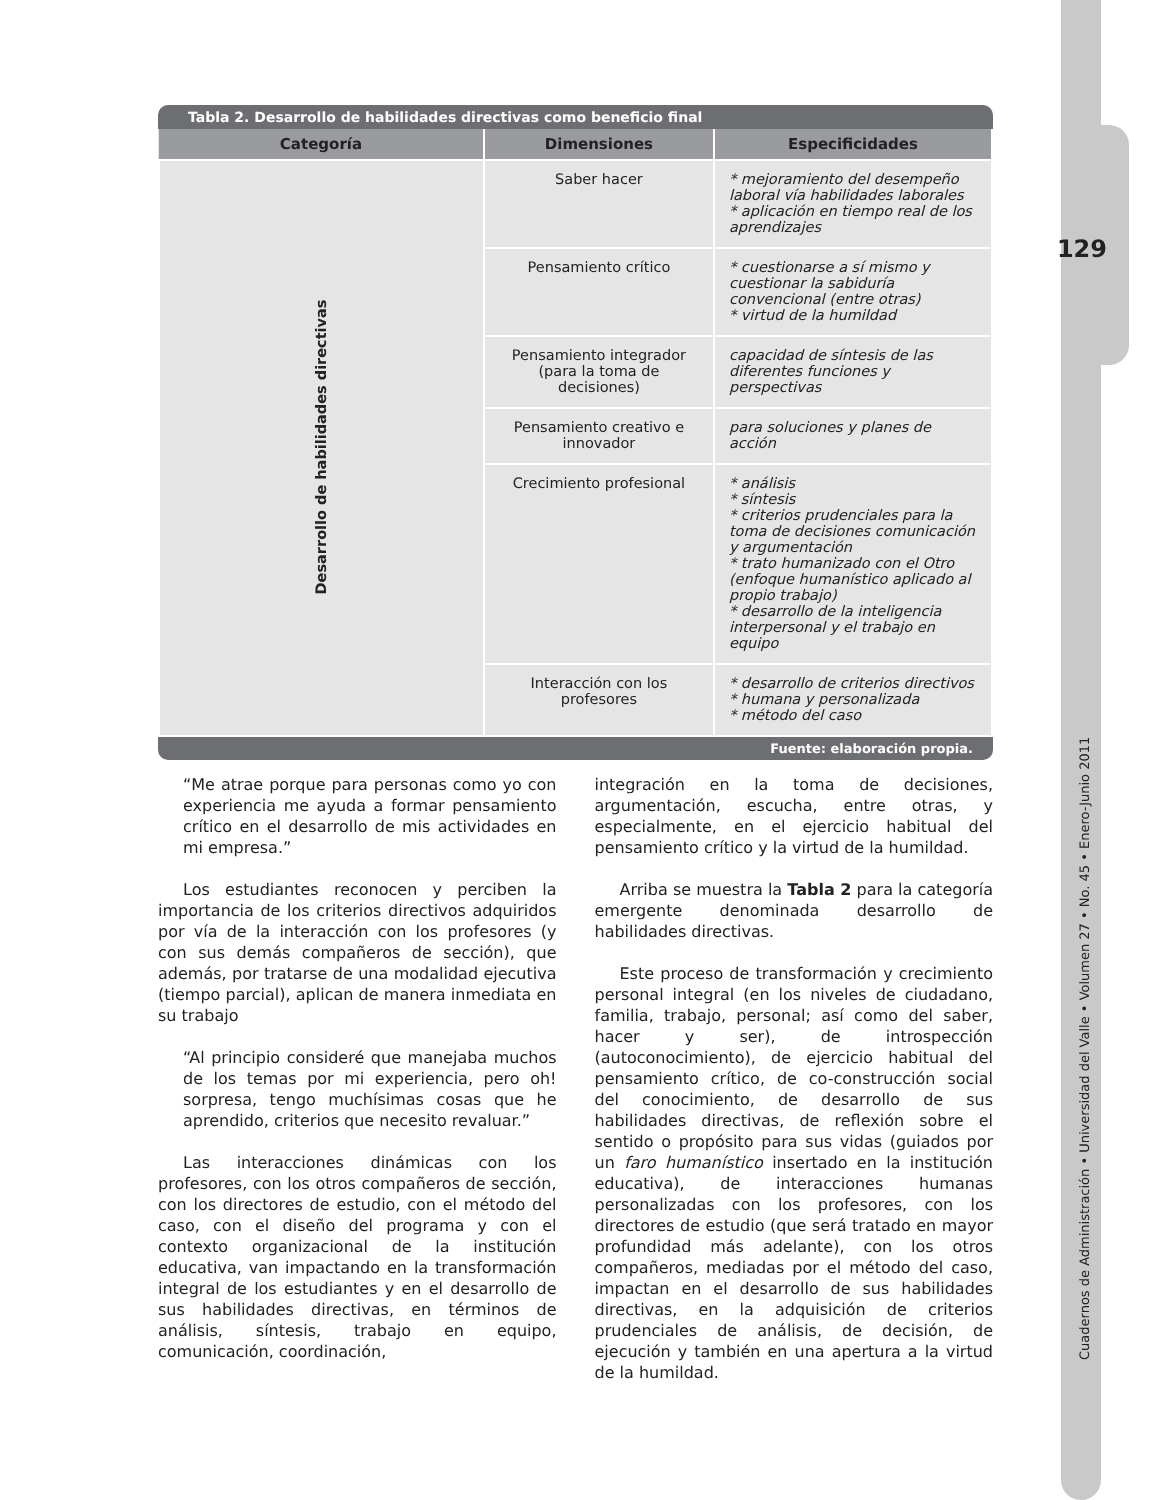129
Cuadernos de Administración • Universidad del Valle • Volumen 27 • No. 45 • Enero-Junio 2011
Tabla 2. Desarrollo de habilidades directivas como beneficio final
| Categoría | Dimensiones | Especificidades |
| --- | --- | --- |
| Desarrollo de habilidades directivas | Saber hacer | * mejoramiento del desempeño laboral vía habilidades laborales * aplicación en tiempo real de los aprendizajes |
| | Pensamiento crítico | * cuestionarse a sí mismo y cuestionar la sabiduría convencional (entre otras) * virtud de la humildad |
| | Pensamiento integrador (para la toma de decisiones) | capacidad de síntesis de las diferentes funciones y perspectivas |
| | Pensamiento creativo e innovador | para soluciones y planes de acción |
| | Crecimiento profesional | * análisis * síntesis * criterios prudenciales para la toma de decisiones comunicación y argumentación * trato humanizado con el Otro (enfoque humanístico aplicado al propio trabajo) * desarrollo de la inteligencia interpersonal y el trabajo en equipo |
| | Interacción con los profesores | * desarrollo de criterios directivos * humana y personalizada * método del caso |
Fuente: elaboración propia.
“Me atrae porque para personas como yo con experiencia me ayuda a formar pensamiento crítico en el desarrollo de mis actividades en mi empresa.”
Los estudiantes reconocen y perciben la importancia de los criterios directivos adquiridos por vía de la interacción con los profesores (y con sus demás compañeros de sección), que además, por tratarse de una modalidad ejecutiva (tiempo parcial), aplican de manera inmediata en su trabajo
“Al principio consideré que manejaba muchos de los temas por mi experiencia, pero oh! sorpresa, tengo muchísimas cosas que he aprendido, criterios que necesito revaluar.”
Las interacciones dinámicas con los profesores, con los otros compañeros de sección, con los directores de estudio, con el método del caso, con el diseño del programa y con el contexto organizacional de la institución educativa, van impactando en la transformación integral de los estudiantes y en el desarrollo de sus habilidades directivas, en términos de análisis, síntesis, trabajo en equipo, comunicación, coordinación,
integración en la toma de decisiones, argumentación, escucha, entre otras, y especialmente, en el ejercicio habitual del pensamiento crítico y la virtud de la humildad.
Arriba se muestra la Tabla 2 para la categoría emergente denominada desarrollo de habilidades directivas.
Este proceso de transformación y crecimiento personal integral (en los niveles de ciudadano, familia, trabajo, personal; así como del saber, hacer y ser), de introspección (autoconocimiento), de ejercicio habitual del pensamiento crítico, de co-construcción social del conocimiento, de desarrollo de sus habilidades directivas, de reflexión sobre el sentido o propósito para sus vidas (guiados por un faro humanístico insertado en la institución educativa), de interacciones humanas personalizadas con los profesores, con los directores de estudio (que será tratado en mayor profundidad más adelante), con los otros compañeros, mediadas por el método del caso, impactan en el desarrollo de sus habilidades directivas, en la adquisición de criterios prudenciales de análisis, de decisión, de ejecución y también en una apertura a la virtud de la humildad.